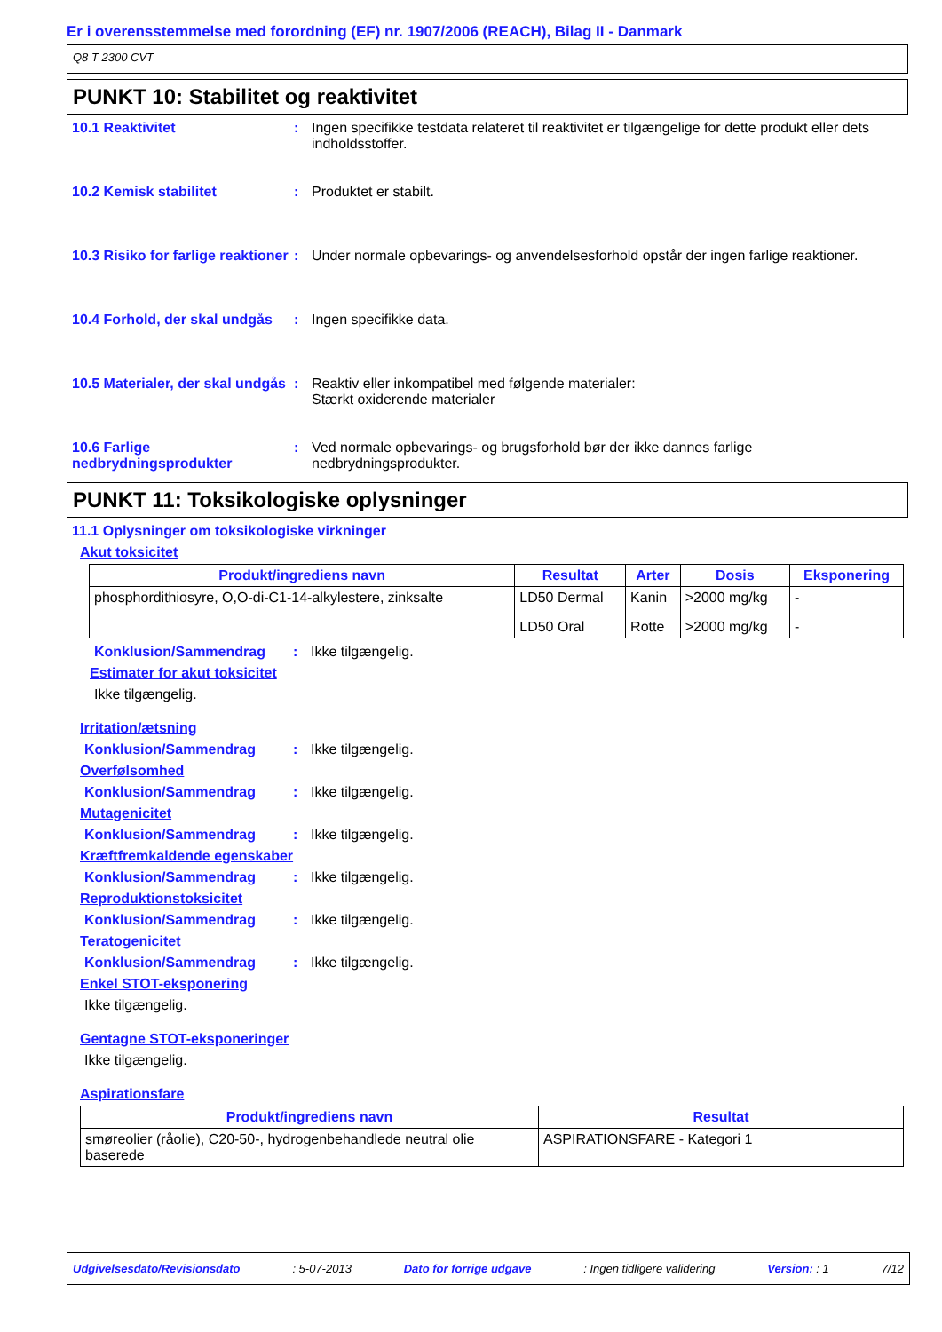Er i overensstemmelse med forordning (EF) nr. 1907/2006 (REACH), Bilag II - Danmark
Q8 T 2300 CVT
PUNKT 10: Stabilitet og reaktivitet
10.1 Reaktivitet : Ingen specifikke testdata relateret til reaktivitet er tilgængelige for dette produkt eller dets indholdsstoffer.
10.2 Kemisk stabilitet : Produktet er stabilt.
10.3 Risiko for farlige reaktioner
: Under normale opbevarings- og anvendelsesforhold opstår der ingen farlige reaktioner.
10.4 Forhold, der skal undgås
: Ingen specifikke data.
10.5 Materialer, der skal undgås
: Reaktiv eller inkompatibel med følgende materialer:
Stærkt oxiderende materialer
10.6 Farlige nedbrydningsprodukter
: Ved normale opbevarings- og brugsforhold bør der ikke dannes farlige nedbrydningsprodukter.
PUNKT 11: Toksikologiske oplysninger
11.1 Oplysninger om toksikologiske virkninger
Akut toksicitet
| Produkt/ingrediens navn | Resultat | Arter | Dosis | Eksponering |
| --- | --- | --- | --- | --- |
| phosphordithiosyre, O,O-di-C1-14-alkylestere, zinksalte | LD50 Dermal | Kanin | >2000 mg/kg | - |
| | LD50 Oral | Rotte | >2000 mg/kg | - |
Konklusion/Sammendrag : Ikke tilgængelig.
Estimater for akut toksicitet
Ikke tilgængelig.
Irritation/ætsning
Konklusion/Sammendrag : Ikke tilgængelig.
Overfølsomhed
Konklusion/Sammendrag : Ikke tilgængelig.
Mutagenicitet
Konklusion/Sammendrag : Ikke tilgængelig.
Kræftfremkaldende egenskaber
Konklusion/Sammendrag : Ikke tilgængelig.
Reproduktionstoksicitet
Konklusion/Sammendrag : Ikke tilgængelig.
Teratogenicitet
Konklusion/Sammendrag : Ikke tilgængelig.
Enkel STOT-eksponering
Ikke tilgængelig.
Gentagne STOT-eksponeringer
Ikke tilgængelig.
Aspirationsfare
| Produkt/ingrediens navn | Resultat |
| --- | --- |
| smøreolier (råolie), C20-50-, hydrogenbehandlede neutral olie baserede | ASPIRATIONSFARE - Kategori 1 |
Udgivelsesdato/Revisionsdato: 5-07-2013 Dato for forrige udgave: Ingen tidligere validering Version: : 1 7/12